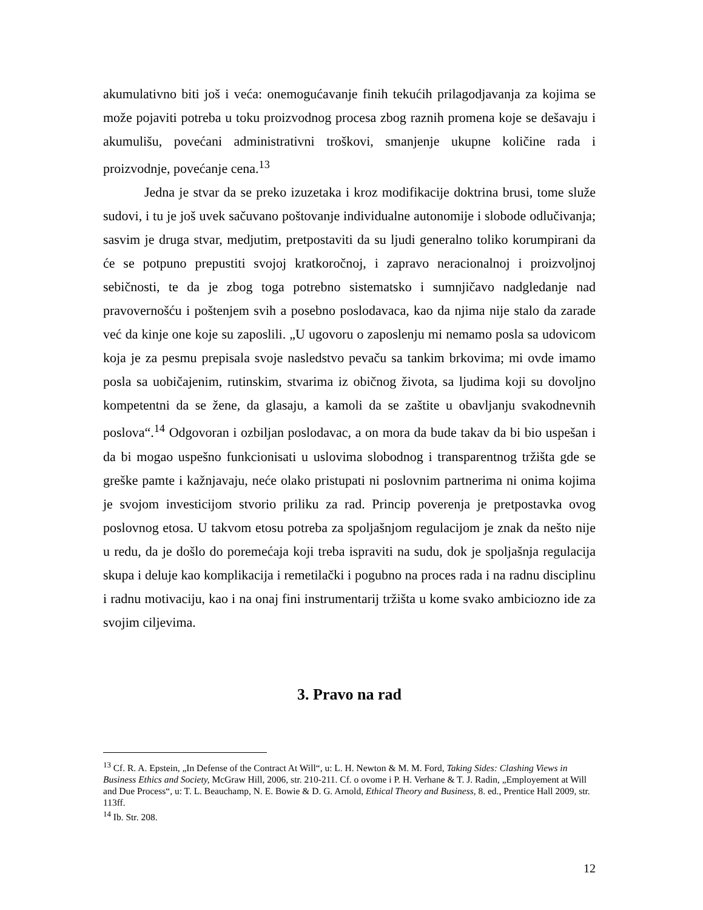akumulativno biti još i veća: onemogućavanje finih tekućih prilagodjavanja za kojima se može pojaviti potreba u toku proizvodnog procesa zbog raznih promena koje se dešavaju i akumulišu, povećani administrativni troškovi, smanjenje ukupne količine rada i proizvodnje, povećanje cena.<sup>13</sup>
Jedna je stvar da se preko izuzetaka i kroz modifikacije doktrina brusi, tome služe sudovi, i tu je još uvek sačuvano poštovanje individualne autonomije i slobode odlučivanja; sasvim je druga stvar, medjutim, pretpostaviti da su ljudi generalno toliko korumpirani da će se potpuno prepustiti svojoj kratkoročnoj, i zapravo neracionalnoj i proizvoljnoj sebičnosti, te da je zbog toga potrebno sistematsko i sumnjičavo nadgledanje nad pravovernošću i poštenjem svih a posebno poslodavaca, kao da njima nije stalo da zarade već da kinje one koje su zaposlili. „U ugovoru o zaposlenju mi nemamo posla sa udovicom koja je za pesmu prepisala svoje nasledstvo pevaču sa tankim brkovima; mi ovde imamo posla sa uobičajenim, rutinskim, stvarima iz običnog života, sa ljudima koji su dovoljno kompetentni da se žene, da glasaju, a kamoli da se zaštite u obavljanju svakodnevnih poslova“.<sup>14</sup> Odgovoran i ozbiljan poslodavac, a on mora da bude takav da bi bio uspešan i da bi mogao uspešno funkcionisati u uslovima slobodnog i transparentnog tržišta gde se greške pamte i kažnjavaju, neće olako pristupati ni poslovnim partnerima ni onima kojima je svojom investicijom stvorio priliku za rad. Princip poverenja je pretpostavka ovog poslovnog etosa. U takvom etosu potreba za spoljašnjom regulacijom je znak da nešto nije u redu, da je došlo do poremećaja koji treba ispraviti na sudu, dok je spoljašnja regulacija skupa i deluje kao komplikacija i remetilački i pogubno na proces rada i na radnu disciplinu i radnu motivaciju, kao i na onaj fini instrumentarij tržišta u kome svako ambiciozno ide za svojim ciljevima.
3. Pravo na rad
<sup>13</sup> Cf. R. A. Epstein, „In Defense of the Contract At Will“, u: L. H. Newton & M. M. Ford, Taking Sides: Clashing Views in Business Ethics and Society, McGraw Hill, 2006, str. 210-211. Cf. o ovome i P. H. Verhane & T. J. Radin, „Employement at Will and Due Process“, u: T. L. Beauchamp, N. E. Bowie & D. G. Arnold, Ethical Theory and Business, 8. ed., Prentice Hall 2009, str. 113ff.
<sup>14</sup> Ib. Str. 208.
12